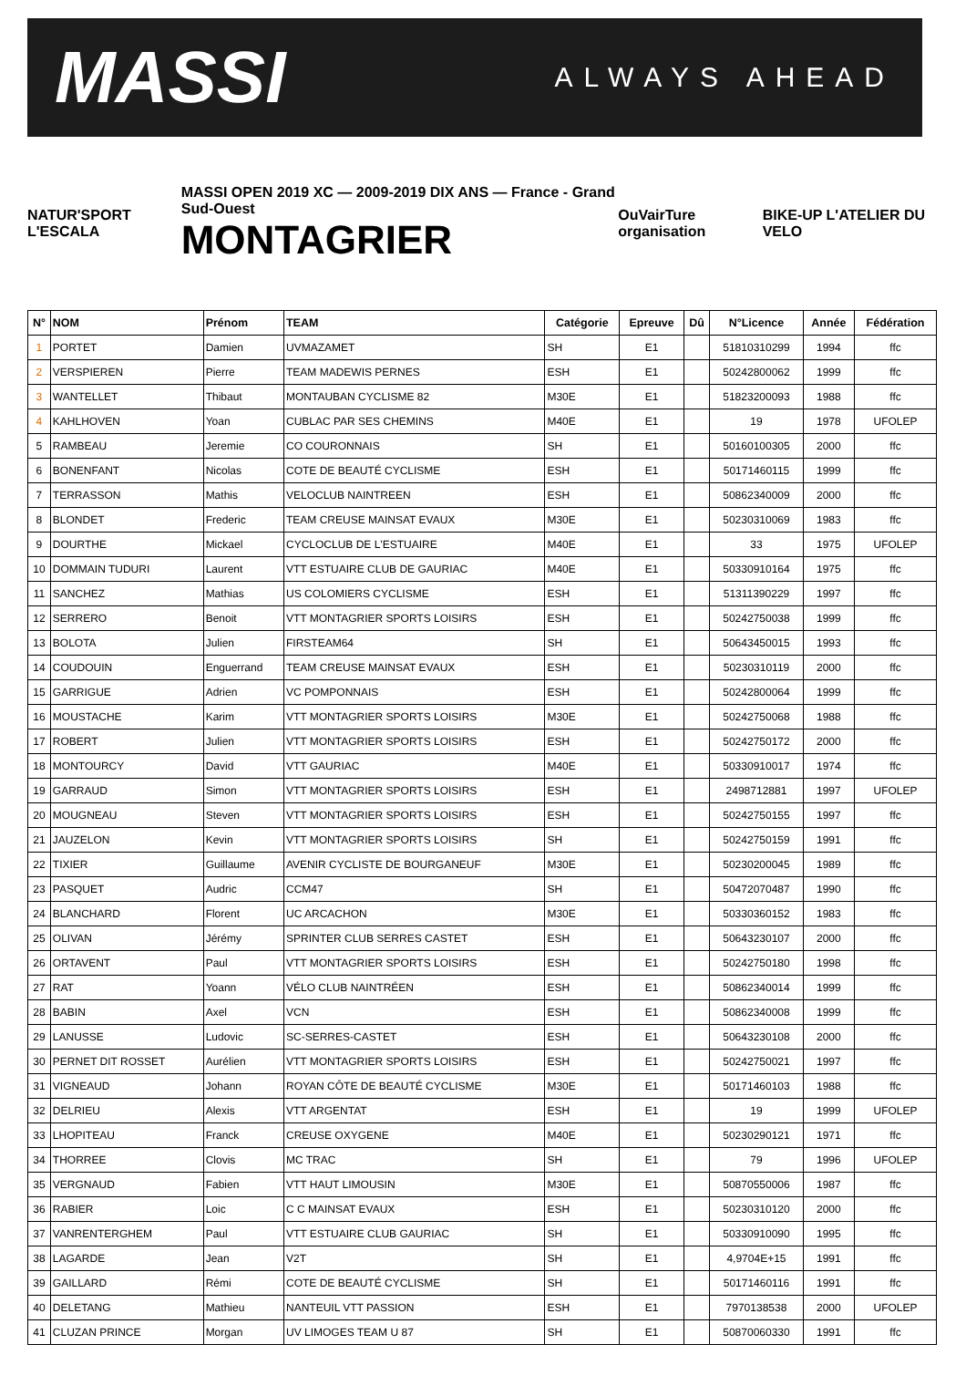MASSI ALWAYS AHEAD
NATUR'SPORT L'ESCALA
MASSI OPEN 2019 XC — 2009-2019 DIX ANS — France - Grand Sud-Ouest
MONTAGRIER
OuVairTure organisation BIKE-UP L'ATELIER DU VELO
| N° | NOM | Prénom | TEAM | Catégorie | Epreuve | Dû | N°Licence | Année | Fédération |
| --- | --- | --- | --- | --- | --- | --- | --- | --- | --- |
| 1 | PORTET | Damien | UVMAZAMET | SH | E1 | | 51810310299 | 1994 | ffc |
| 2 | VERSPIEREN | Pierre | TEAM MADEWIS PERNES | ESH | E1 | | 50242800062 | 1999 | ffc |
| 3 | WANTELLET | Thibaut | MONTAUBAN CYCLISME 82 | M30E | E1 | | 51823200093 | 1988 | ffc |
| 4 | KAHLHOVEN | Yoan | CUBLAC PAR SES CHEMINS | M40E | E1 | | 19 | 1978 | UFOLEP |
| 5 | RAMBEAU | Jeremie | CO COURONNAIS | SH | E1 | | 50160100305 | 2000 | ffc |
| 6 | BONENFANT | Nicolas | COTE DE BEAUTÉ CYCLISME | ESH | E1 | | 50171460115 | 1999 | ffc |
| 7 | TERRASSON | Mathis | VELOCLUB NAINTREEN | ESH | E1 | | 50862340009 | 2000 | ffc |
| 8 | BLONDET | Frederic | TEAM CREUSE MAINSAT EVAUX | M30E | E1 | | 50230310069 | 1983 | ffc |
| 9 | DOURTHE | Mickael | CYCLOCLUB DE L'ESTUAIRE | M40E | E1 | | 33 | 1975 | UFOLEP |
| 10 | DOMMAIN TUDURI | Laurent | VTT ESTUAIRE CLUB DE GAURIAC | M40E | E1 | | 50330910164 | 1975 | ffc |
| 11 | SANCHEZ | Mathias | US COLOMIERS CYCLISME | ESH | E1 | | 51311390229 | 1997 | ffc |
| 12 | SERRERO | Benoit | VTT MONTAGRIER SPORTS LOISIRS | ESH | E1 | | 50242750038 | 1999 | ffc |
| 13 | BOLOTA | Julien | FIRSTEAM64 | SH | E1 | | 50643450015 | 1993 | ffc |
| 14 | COUDOUIN | Enguerrand | TEAM CREUSE MAINSAT EVAUX | ESH | E1 | | 50230310119 | 2000 | ffc |
| 15 | GARRIGUE | Adrien | VC POMPONNAIS | ESH | E1 | | 50242800064 | 1999 | ffc |
| 16 | MOUSTACHE | Karim | VTT MONTAGRIER SPORTS LOISIRS | M30E | E1 | | 50242750068 | 1988 | ffc |
| 17 | ROBERT | Julien | VTT MONTAGRIER SPORTS LOISIRS | ESH | E1 | | 50242750172 | 2000 | ffc |
| 18 | MONTOURCY | David | VTT GAURIAC | M40E | E1 | | 50330910017 | 1974 | ffc |
| 19 | GARRAUD | Simon | VTT MONTAGRIER SPORTS LOISIRS | ESH | E1 | | 2498712881 | 1997 | UFOLEP |
| 20 | MOUGNEAU | Steven | VTT MONTAGRIER SPORTS LOISIRS | ESH | E1 | | 50242750155 | 1997 | ffc |
| 21 | JAUZELON | Kevin | VTT MONTAGRIER SPORTS LOISIRS | SH | E1 | | 50242750159 | 1991 | ffc |
| 22 | TIXIER | Guillaume | AVENIR CYCLISTE DE BOURGANEUF | M30E | E1 | | 50230200045 | 1989 | ffc |
| 23 | PASQUET | Audric | CCM47 | SH | E1 | | 50472070487 | 1990 | ffc |
| 24 | BLANCHARD | Florent | UC ARCACHON | M30E | E1 | | 50330360152 | 1983 | ffc |
| 25 | OLIVAN | Jérémy | SPRINTER CLUB SERRES CASTET | ESH | E1 | | 50643230107 | 2000 | ffc |
| 26 | ORTAVENT | Paul | VTT MONTAGRIER SPORTS LOISIRS | ESH | E1 | | 50242750180 | 1998 | ffc |
| 27 | RAT | Yoann | VÉLO CLUB NAINTRÉEN | ESH | E1 | | 50862340014 | 1999 | ffc |
| 28 | BABIN | Axel | VCN | ESH | E1 | | 50862340008 | 1999 | ffc |
| 29 | LANUSSE | Ludovic | SC-SERRES-CASTET | ESH | E1 | | 50643230108 | 2000 | ffc |
| 30 | PERNET DIT ROSSET | Aurélien | VTT MONTAGRIER SPORTS LOISIRS | ESH | E1 | | 50242750021 | 1997 | ffc |
| 31 | VIGNEAUD | Johann | ROYAN CÔTE DE BEAUTÉ CYCLISME | M30E | E1 | | 50171460103 | 1988 | ffc |
| 32 | DELRIEU | Alexis | VTT ARGENTAT | ESH | E1 | | 19 | 1999 | UFOLEP |
| 33 | LHOPITEAU | Franck | CREUSE OXYGENE | M40E | E1 | | 50230290121 | 1971 | ffc |
| 34 | THORREE | Clovis | MC TRAC | SH | E1 | | 79 | 1996 | UFOLEP |
| 35 | VERGNAUD | Fabien | VTT HAUT LIMOUSIN | M30E | E1 | | 50870550006 | 1987 | ffc |
| 36 | RABIER | Loic | C C MAINSAT EVAUX | ESH | E1 | | 50230310120 | 2000 | ffc |
| 37 | VANRENTERGHEM | Paul | VTT ESTUAIRE CLUB GAURIAC | SH | E1 | | 50330910090 | 1995 | ffc |
| 38 | LAGARDE | Jean | V2T | SH | E1 | | 4,9704E+15 | 1991 | ffc |
| 39 | GAILLARD | Rémi | COTE DE BEAUTÉ CYCLISME | SH | E1 | | 50171460116 | 1991 | ffc |
| 40 | DELETANG | Mathieu | NANTEUIL VTT PASSION | ESH | E1 | | 7970138538 | 2000 | UFOLEP |
| 41 | CLUZAN PRINCE | Morgan | UV LIMOGES TEAM U 87 | SH | E1 | | 50870060330 | 1991 | ffc |